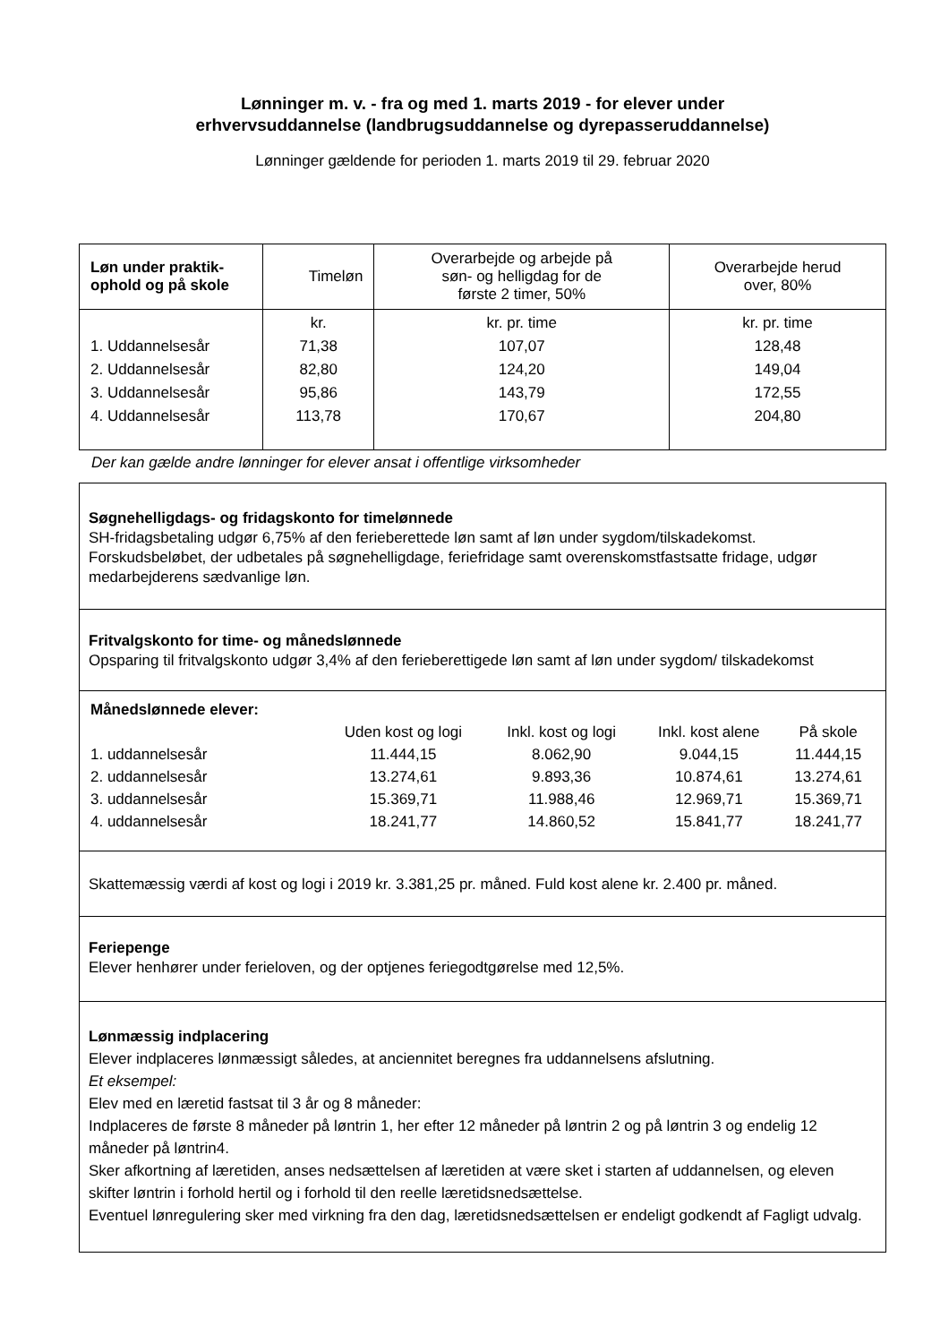Lønninger m. v. - fra og med 1. marts 2019 - for elever under
erhvervsuddannelse (landbrugsuddannelse og dyrepasseruddannelse)
Lønninger gældende for perioden 1. marts 2019 til 29. februar 2020
| Løn under praktik- ophold og på skole | Timeløn | Overarbejde og arbejde på søn- og helligdag for de første 2 timer, 50% | Overarbejde herud over, 80% |
| --- | --- | --- | --- |
| 1. Uddannelsesår 2. Uddannelsesår 3. Uddannelsesår 4. Uddannelsesår | kr. 71,38 82,80 95,86 113,78 | kr. pr. time 107,07 124,20 143,79 170,67 | kr. pr. time 128,48 149,04 172,55 204,80 |
Der kan gælde andre lønninger for elever ansat i offentlige virksomheder
Søgnehelligdags- og fridagskonto for timelønnede
SH-fridagsbetaling udgør 6,75% af den ferieberettede løn samt af løn under sygdom/tilskadekomst. Forskudsbeløbet, der udbetales på søgnehelligdage, feriefridage samt overenskomstfastsatte fridage, udgør medarbejderens sædvanlige løn.
Fritvalgskonto for time- og månedslønnede
Opsparing til fritvalgskonto udgør 3,4% af den ferieberettigede løn samt af løn under sygdom/ tilskadekomst
| Månedslønnede elever: | | | | |
| | Uden kost og logi | Inkl. kost og logi | Inkl. kost alene | På skole |
| 1. uddannelsesår | 11.444,15 | 8.062,90 | 9.044,15 | 11.444,15 |
| 2. uddannelsesår | 13.274,61 | 9.893,36 | 10.874,61 | 13.274,61 |
| 3. uddannelsesår | 15.369,71 | 11.988,46 | 12.969,71 | 15.369,71 |
| 4. uddannelsesår | 18.241,77 | 14.860,52 | 15.841,77 | 18.241,77 |
Skattemæssig værdi af kost og logi i 2019 kr. 3.381,25 pr. måned. Fuld kost alene kr. 2.400 pr. måned.
Feriepenge
Elever henhører under ferieloven, og der optjenes feriegodtgørelse med 12,5%.
Lønmæssig indplacering
Elever indplaceres lønmæssigt således, at anciennitet beregnes fra uddannelsens afslutning.
Et eksempel:
Elev med en læretid fastsat til 3 år og 8 måneder:
Indplaceres de første 8 måneder på løntrin 1, her efter 12 måneder på løntrin 2 og på løntrin 3 og endelig 12 måneder på løntrin4.
Sker afkortning af læretiden, anses nedsættelsen af læretiden at være sket i starten af uddannelsen, og eleven skifter løntrin i forhold hertil og i forhold til den reelle læretidsnedsættelse.
Eventuel lønregulering sker med virkning fra den dag, læretidsnedsættelsen er endeligt godkendt af Fagligt udvalg.